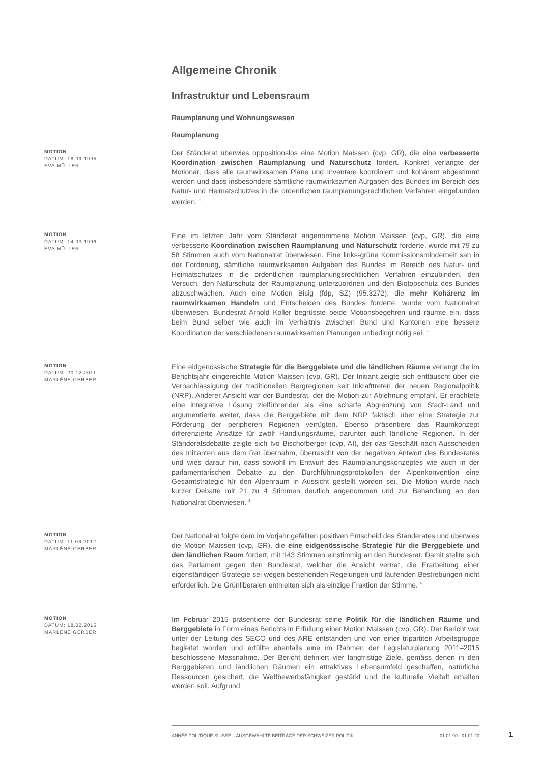Allgemeine Chronik
Infrastruktur und Lebensraum
Raumplanung und Wohnungswesen
Raumplanung
MOTION
DATUM: 18.09.1995
EVA MÜLLER
Der Ständerat überwies oppositionslos eine Motion Maissen (cvp, GR), die eine verbesserte Koordination zwischen Raumplanung und Naturschutz fordert. Konkret verlangte der Motionär, dass alle raumwirksamen Pläne und Inventare koordiniert und kohärent abgestimmt werden und dass insbesondere sämtliche raumwirksamen Aufgaben des Bundes im Bereich des Natur- und Heimatschutzes in die ordentlichen raumplanungsrechtlichen Verfahren eingebunden werden. <sup>1</sup>
MOTION
DATUM: 14.03.1996
EVA MÜLLER
Eine im letzten Jahr vom Ständerat angenommene Motion Maissen (cvp, GR), die eine verbesserte Koordination zwischen Raumplanung und Naturschutz forderte, wurde mit 79 zu 58 Stimmen auch vom Nationalrat überwiesen. Eine links-grüne Kommissionsminderheit sah in der Forderung, sämtliche raumwirksamen Aufgaben des Bundes im Bereich des Natur- und Heimatschutzes in die ordentlichen raumplanungsrechtlichen Verfahren einzubinden, den Versuch, den Naturschutz der Raumplanung unterzuordnen und den Biotopschutz des Bundes abzuschwächen. Auch eine Motion Bisig (fdp, SZ) (95.3272), die mehr Kohärenz im raumwirksamen Handeln und Entscheiden des Bundes forderte, wurde vom Nationalrat überwiesen. Bundesrat Arnold Koller begrüsste beide Motionsbegehren und räumte ein, dass beim Bund selber wie auch im Verhältnis zwischen Bund und Kantonen eine bessere Koordination der verschiedenen raumwirksamen Planungen unbedingt nötig sei. <sup>2</sup>
MOTION
DATUM: 20.12.2011
MARLÈNE GERBER
Eine eidgenössische Strategie für die Berggebiete und die ländlichen Räume verlangt die im Berichtsjahr eingereichte Motion Maissen (cvp, GR). Der Initiant zeigte sich enttäuscht über die Vernachlässigung der traditionellen Bergregionen seit Inkrafttreten der neuen Regionalpolitik (NRP). Anderer Ansicht war der Bundesrat, der die Motion zur Ablehnung empfahl. Er erachtete eine integrative Lösung zielführender als eine scharfe Abgrenzung von Stadt-Land und argumentierte weiter, dass die Berggebiete mit dem NRP faktisch über eine Strategie zur Förderung der peripheren Regionen verfügten. Ebenso präsentiere das Raumkonzept differenzierte Ansätze für zwölf Handlungsräume, darunter auch ländliche Regionen. In der Ständeratsdebatte zeigte sich Ivo Bischofberger (cvp, AI), der das Geschäft nach Ausscheiden des Initianten aus dem Rat übernahm, überrascht von der negativen Antwort des Bundesrates und wies darauf hin, dass sowohl im Entwurf des Raumplanungskonzeptes wie auch in der parlamentarischen Debatte zu den Durchführungsprotokollen der Alpenkonvention eine Gesamtstrategie für den Alpenraum in Aussicht gestellt worden sei. Die Motion wurde nach kurzer Debatte mit 21 zu 4 Stimmen deutlich angenommen und zur Behandlung an den Nationalrat überwiesen. <sup>3</sup>
MOTION
DATUM: 11.06.2012
MARLÈNE GERBER
Der Nationalrat folgte dem im Vorjahr gefällten positiven Entscheid des Ständerates und überwies die Motion Maissen (cvp, GR), die eine eidgenössische Strategie für die Berggebiete und den ländlichen Raum fordert, mit 143 Stimmen einstimmig an den Bundesrat. Damit stellte sich das Parlament gegen den Bundesrat, welcher die Ansicht vertrat, die Erarbeitung einer eigenständigen Strategie sei wegen bestehenden Regelungen und laufenden Bestrebungen nicht erforderlich. Die Grünliberalen enthielten sich als einzige Fraktion der Stimme. <sup>4</sup>
MOTION
DATUM: 18.02.2015
MARLÈNE GERBER
Im Februar 2015 präsentierte der Bundesrat seine Politik für die ländlichen Räume und Berggebiete in Form eines Berichts in Erfüllung einer Motion Maissen (cvp, GR). Der Bericht war unter der Leitung des SECO und des ARE entstanden und von einer tripartiten Arbeitsgruppe begleitet worden und erfüllte ebenfalls eine im Rahmen der Legislaturplanung 2011–2015 beschlossene Massnahme. Der Bericht definiert vier langfristige Ziele, gemäss denen in den Berggebieten und ländlichen Räumen ein attraktives Lebensumfeld geschaffen, natürliche Ressourcen gesichert, die Wettbewerbsfähigkeit gestärkt und die kulturelle Vielfalt erhalten werden soll. Aufgrund
ANNÉE POLITIQUE SUISSE – AUSGEWÄHLTE BEITRÄGE DER SCHWEIZER POLITIK 01.01.90 - 01.01.20
1